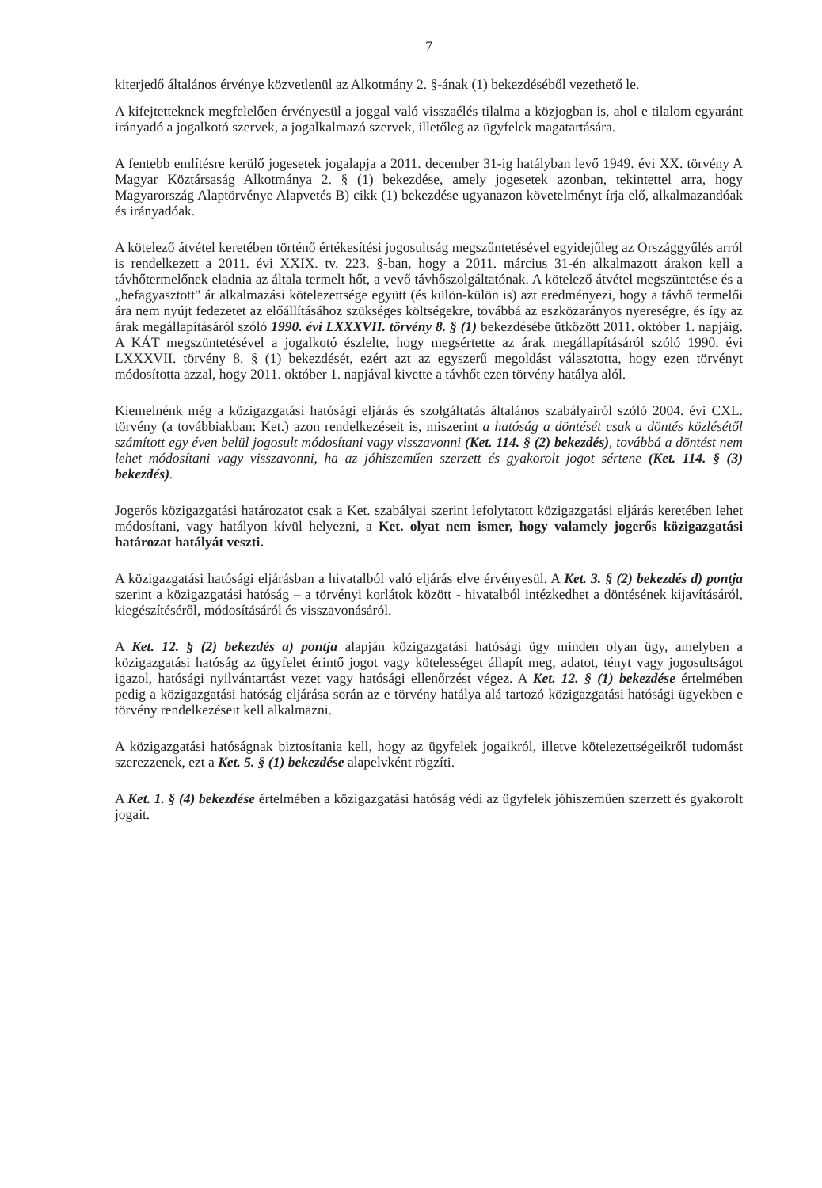7
kiterjedő általános érvénye közvetlenül az Alkotmány 2. §-ának (1) bekezdéséből vezethető le.
A kifejtetteknek megfelelően érvényesül a joggal való visszaélés tilalma a közjogban is, ahol e tilalom egyaránt irányadó a jogalkotó szervek, a jogalkalmazó szervek, illetőleg az ügyfelek magatartására.
A fentebb említésre kerülő jogesetek jogalapja a 2011. december 31-ig hatályban levő 1949. évi XX. törvény A Magyar Köztársaság Alkotmánya 2. § (1) bekezdése, amely jogesetek azonban, tekintettel arra, hogy Magyarország Alaptörvénye Alapvetés B) cikk (1) bekezdése ugyanazon követelményt írja elő, alkalmazandóak és irányadóak.
A kötelező átvétel keretében történő értékesítési jogosultság megszűntetésével egyidejűleg az Országgyűlés arról is rendelkezett a 2011. évi XXIX. tv. 223. §-ban, hogy a 2011. március 31-én alkalmazott árakon kell a távhőtermelőnek eladnia az általa termelt hőt, a vevő távhőszolgáltatónak. A kötelező átvétel megszüntetése és a „befagyasztott" ár alkalmazási kötelezettsége együtt (és külön-külön is) azt eredményezi, hogy a távhő termelői ára nem nyújt fedezetet az előállításához szükséges költségekre, továbbá az eszközarányos nyereségre, és így az árak megállapításáról szóló 1990. évi LXXXVII. törvény 8. § (1) bekezdésébe ütközött 2011. október 1. napjáig. A KÁT megszüntetésével a jogalkotó észlelte, hogy megsértette az árak megállapításáról szóló 1990. évi LXXXVII. törvény 8. § (1) bekezdését, ezért azt az egyszerű megoldást választotta, hogy ezen törvényt módosította azzal, hogy 2011. október 1. napjával kivette a távhőt ezen törvény hatálya alól.
Kiemelnénk még a közigazgatási hatósági eljárás és szolgáltatás általános szabályairól szóló 2004. évi CXL. törvény (a továbbiakban: Ket.) azon rendelkezéseit is, miszerint a hatóság a döntését csak a döntés közlésétől számított egy éven belül jogosult módosítani vagy visszavonni (Ket. 114. § (2) bekezdés), továbbá a döntést nem lehet módosítani vagy visszavonni, ha az jóhiszeműen szerzett és gyakorolt jogot sértene (Ket. 114. § (3) bekezdés).
Jogerős közigazgatási határozatot csak a Ket. szabályai szerint lefolytatott közigazgatási eljárás keretében lehet módosítani, vagy hatályon kívül helyezni, a Ket. olyat nem ismer, hogy valamely jogerős közigazgatási határozat hatályát veszti.
A közigazgatási hatósági eljárásban a hivatalból való eljárás elve érvényesül. A Ket. 3. § (2) bekezdés d) pontja szerint a közigazgatási hatóság – a törvényi korlátok között - hivatalból intézkedhet a döntésének kijavításáról, kiegészítéséről, módosításáról és visszavonásáról.
A Ket. 12. § (2) bekezdés a) pontja alapján közigazgatási hatósági ügy minden olyan ügy, amelyben a közigazgatási hatóság az ügyfelet érintő jogot vagy kötelességet állapít meg, adatot, tényt vagy jogosultságot igazol, hatósági nyilvántartást vezet vagy hatósági ellenőrzést végez. A Ket. 12. § (1) bekezdése értelmében pedig a közigazgatási hatóság eljárása során az e törvény hatálya alá tartozó közigazgatási hatósági ügyekben e törvény rendelkezéseit kell alkalmazni.
A közigazgatási hatóságnak biztosítania kell, hogy az ügyfelek jogaikról, illetve kötelezettségeikről tudomást szerezzenek, ezt a Ket. 5. § (1) bekezdése alapelvként rögzíti.
A Ket. 1. § (4) bekezdése értelmében a közigazgatási hatóság védi az ügyfelek jóhiszeműen szerzett és gyakorolt jogait.